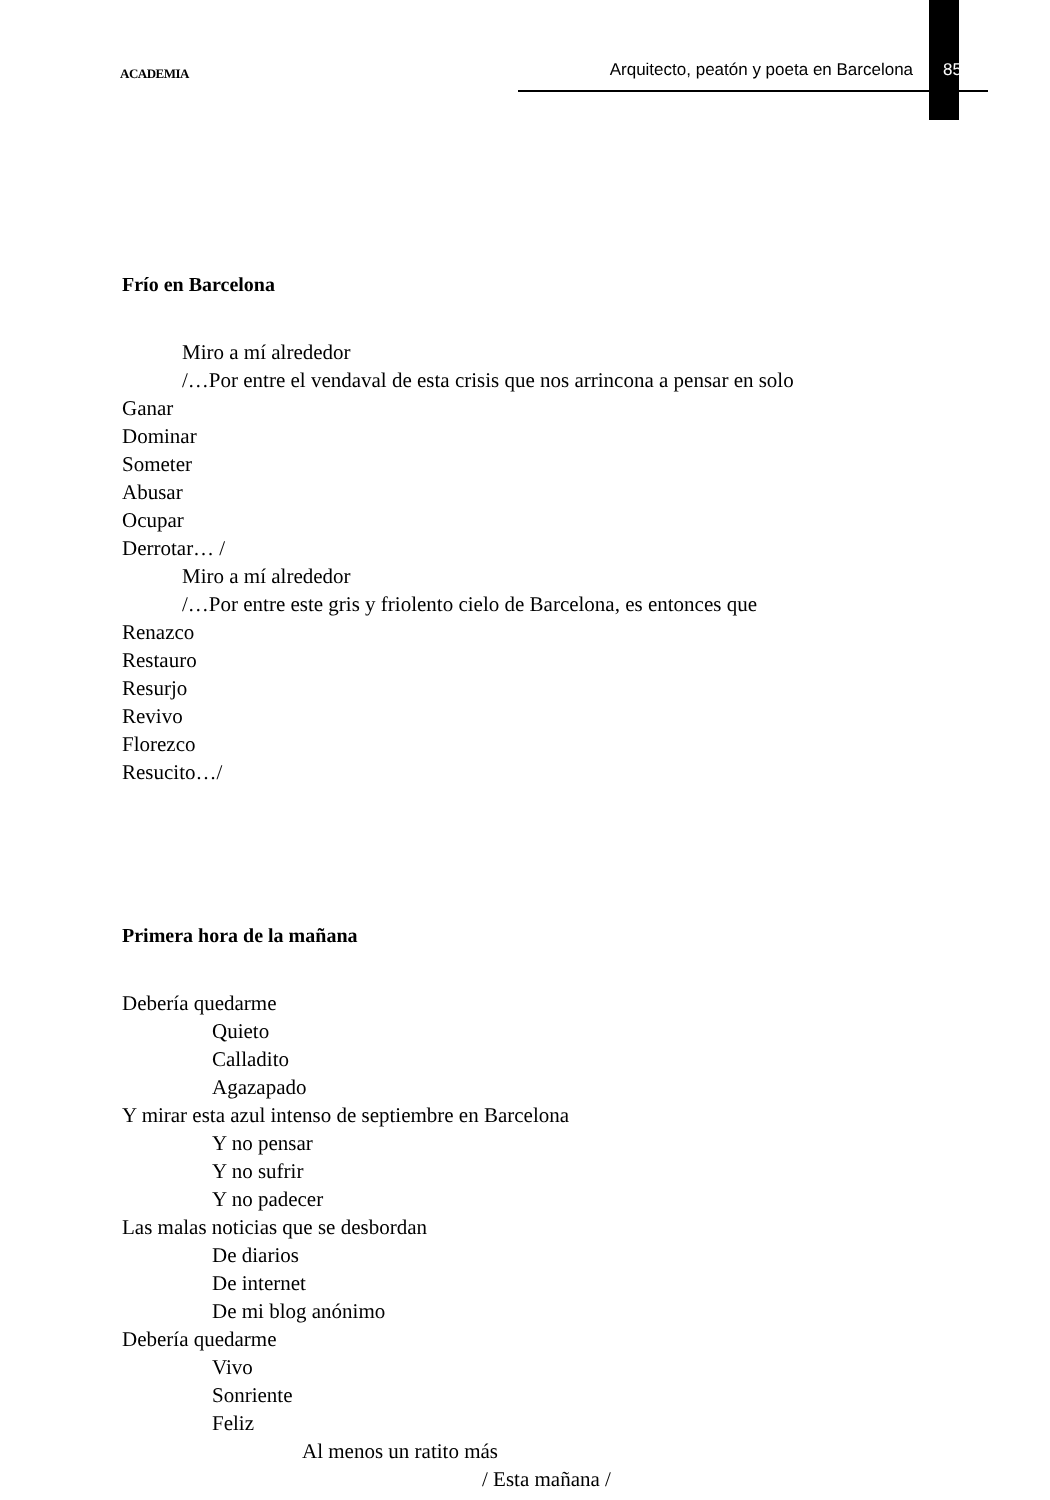ACADEMIA Arquitecto, peatón y poeta en Barcelona 85
Frío en Barcelona
Miro a mí alrededor
/…Por entre el vendaval de esta crisis que nos arrincona a pensar en solo
Ganar
Dominar
Someter
Abusar
Ocupar
Derrotar… /
Miro a mí alrededor
/…Por entre este gris y friolento cielo de Barcelona, es entonces que
Renazco
Restauro
Resurjo
Revivo
Florezco
Resucito…/
Primera hora de la mañana
Debería quedarme
Quieto
Calladito
Agazapado
Y mirar esta azul intenso de septiembre en Barcelona
Y no pensar
Y no sufrir
Y no padecer
Las malas noticias que se desbordan
De diarios
De internet
De mi blog anónimo
Debería quedarme
Vivo
Sonriente
Feliz
Al menos un ratito más
/ Esta mañana /